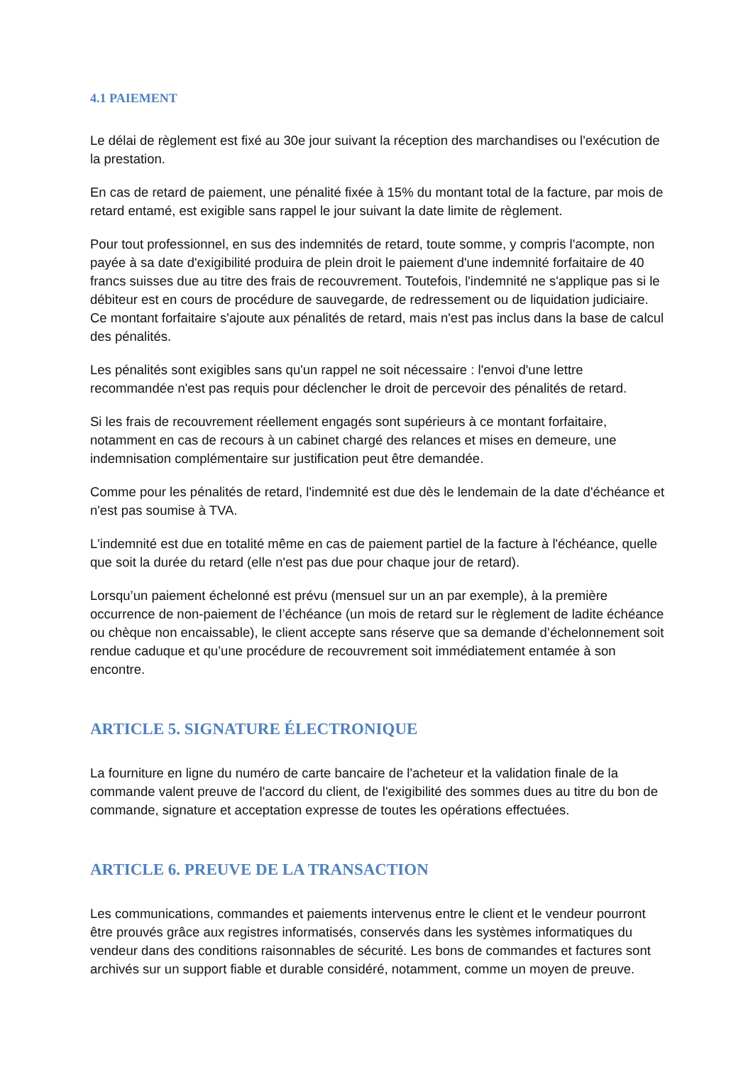4.1 PAIEMENT
Le délai de règlement est fixé au 30e jour suivant la réception des marchandises ou l'exécution de la prestation.
En cas de retard de paiement, une pénalité fixée à 15% du montant total de la facture, par mois de retard entamé, est exigible sans rappel le jour suivant la date limite de règlement.
Pour tout professionnel, en sus des indemnités de retard, toute somme, y compris l'acompte, non payée à sa date d'exigibilité produira de plein droit le paiement d'une indemnité forfaitaire de 40 francs suisses due au titre des frais de recouvrement. Toutefois, l'indemnité ne s'applique pas si le débiteur est en cours de procédure de sauvegarde, de redressement ou de liquidation judiciaire. Ce montant forfaitaire s'ajoute aux pénalités de retard, mais n'est pas inclus dans la base de calcul des pénalités.
Les pénalités sont exigibles sans qu'un rappel ne soit nécessaire : l'envoi d'une lettre recommandée n'est pas requis pour déclencher le droit de percevoir des pénalités de retard.
Si les frais de recouvrement réellement engagés sont supérieurs à ce montant forfaitaire, notamment en cas de recours à un cabinet chargé des relances et mises en demeure, une indemnisation complémentaire sur justification peut être demandée.
Comme pour les pénalités de retard, l'indemnité est due dès le lendemain de la date d'échéance et n'est pas soumise à TVA.
L'indemnité est due en totalité même en cas de paiement partiel de la facture à l'échéance, quelle que soit la durée du retard (elle n'est pas due pour chaque jour de retard).
Lorsqu’un paiement échelonné est prévu (mensuel sur un an par exemple), à la première occurrence de non-paiement de l’échéance (un mois de retard sur le règlement de ladite échéance ou chèque non encaissable), le client accepte sans réserve que sa demande d’échelonnement soit rendue caduque et qu’une procédure de recouvrement soit immédiatement entamée à son encontre.
ARTICLE 5. SIGNATURE ÉLECTRONIQUE
La fourniture en ligne du numéro de carte bancaire de l'acheteur et la validation finale de la commande valent preuve de l'accord du client, de l'exigibilité des sommes dues au titre du bon de commande, signature et acceptation expresse de toutes les opérations effectuées.
ARTICLE 6. PREUVE DE LA TRANSACTION
Les communications, commandes et paiements intervenus entre le client et le vendeur pourront être prouvés grâce aux registres informatisés, conservés dans les systèmes informatiques du vendeur dans des conditions raisonnables de sécurité. Les bons de commandes et factures sont archivés sur un support fiable et durable considéré, notamment, comme un moyen de preuve.